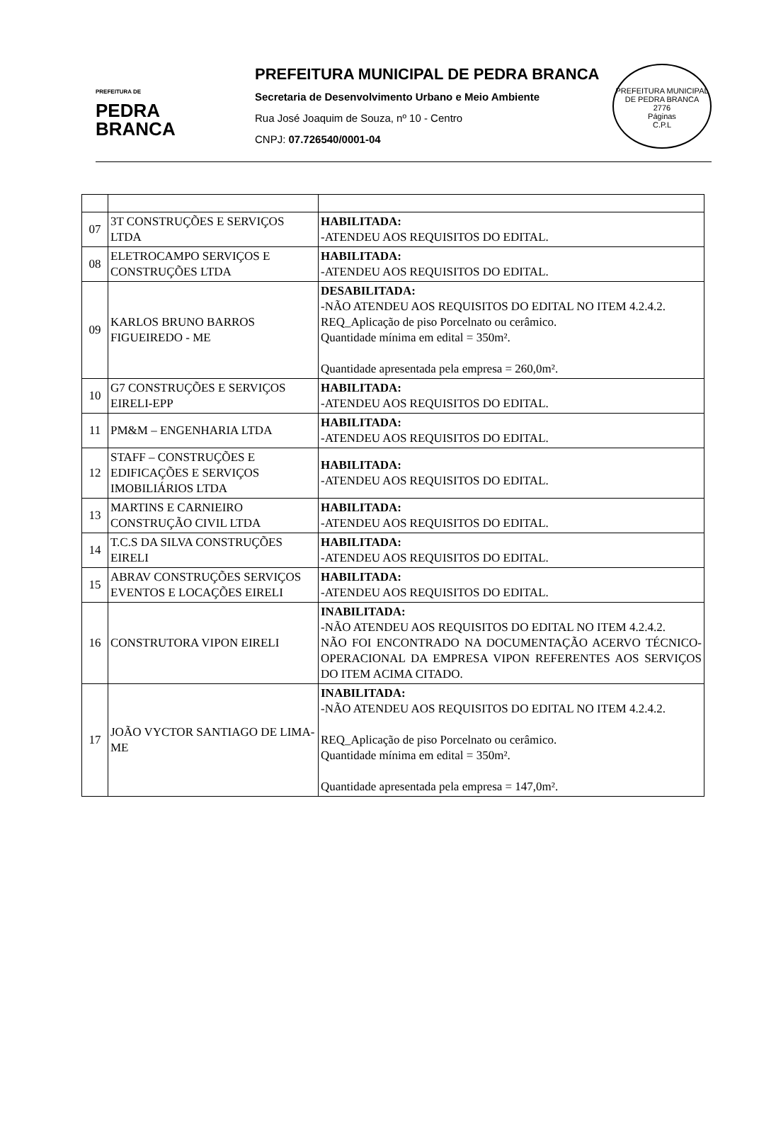PREFEITURA DE
PEDRA
BRANCA
PREFEITURA MUNICIPAL DE PEDRA BRANCA
Secretaria de Desenvolvimento Urbano e Meio Ambiente
Rua José Joaquim de Souza, nº 10 - Centro
CNPJ: 07.726540/0001-04
PREFEITURA MUNICIPAL DE PEDRA BRANCA
2776
Páginas
C.P.L
| 07 | 3T CONSTRUÇÕES E SERVIÇOS LTDA | HABILITADA: -ATENDEU AOS REQUISITOS DO EDITAL. |
| 08 | ELETROCAMPO SERVIÇOS E CONSTRUÇÕES LTDA | HABILITADA: -ATENDEU AOS REQUISITOS DO EDITAL. |
| 09 | KARLOS BRUNO BARROS FIGUEIREDO - ME | DESABILITADA: -NÃO ATENDEU AOS REQUISITOS DO EDITAL NO ITEM 4.2.4.2. REQ_Aplicação de piso Porcelnato ou cerâmico. Quantidade mínima em edital = 350m². Quantidade apresentada pela empresa = 260,0m². |
| 10 | G7 CONSTRUÇÕES E SERVIÇOS EIRELI-EPP | HABILITADA: -ATENDEU AOS REQUISITOS DO EDITAL. |
| 11 | PM&M – ENGENHARIA LTDA | HABILITADA: -ATENDEU AOS REQUISITOS DO EDITAL. |
| 12 | STAFF – CONSTRUÇÕES E EDIFICAÇÕES E SERVIÇOS IMOBILIÁRIOS LTDA | HABILITADA: -ATENDEU AOS REQUISITOS DO EDITAL. |
| 13 | MARTINS E CARNIEIRO CONSTRUÇÃO CIVIL LTDA | HABILITADA: -ATENDEU AOS REQUISITOS DO EDITAL. |
| 14 | T.C.S DA SILVA CONSTRUÇÕES EIRELI | HABILITADA: -ATENDEU AOS REQUISITOS DO EDITAL. |
| 15 | ABRAV CONSTRUÇÕES SERVIÇOS EVENTOS E LOCAÇÕES EIRELI | HABILITADA: -ATENDEU AOS REQUISITOS DO EDITAL. |
| 16 | CONSTRUTORA VIPON EIRELI | INABILITADA: -NÃO ATENDEU AOS REQUISITOS DO EDITAL NO ITEM 4.2.4.2. NÃO FOI ENCONTRADO NA DOCUMENTAÇÃO ACERVO TÉCNICO-OPERACIONAL DA EMPRESA VIPON REFERENTES AOS SERVIÇOS DO ITEM ACIMA CITADO. |
| 17 | JOÃO VYCTOR SANTIAGO DE LIMA-ME | INABILITADA: -NÃO ATENDEU AOS REQUISITOS DO EDITAL NO ITEM 4.2.4.2. REQ_Aplicação de piso Porcelnato ou cerâmico. Quantidade mínima em edital = 350m². Quantidade apresentada pela empresa = 147,0m². |